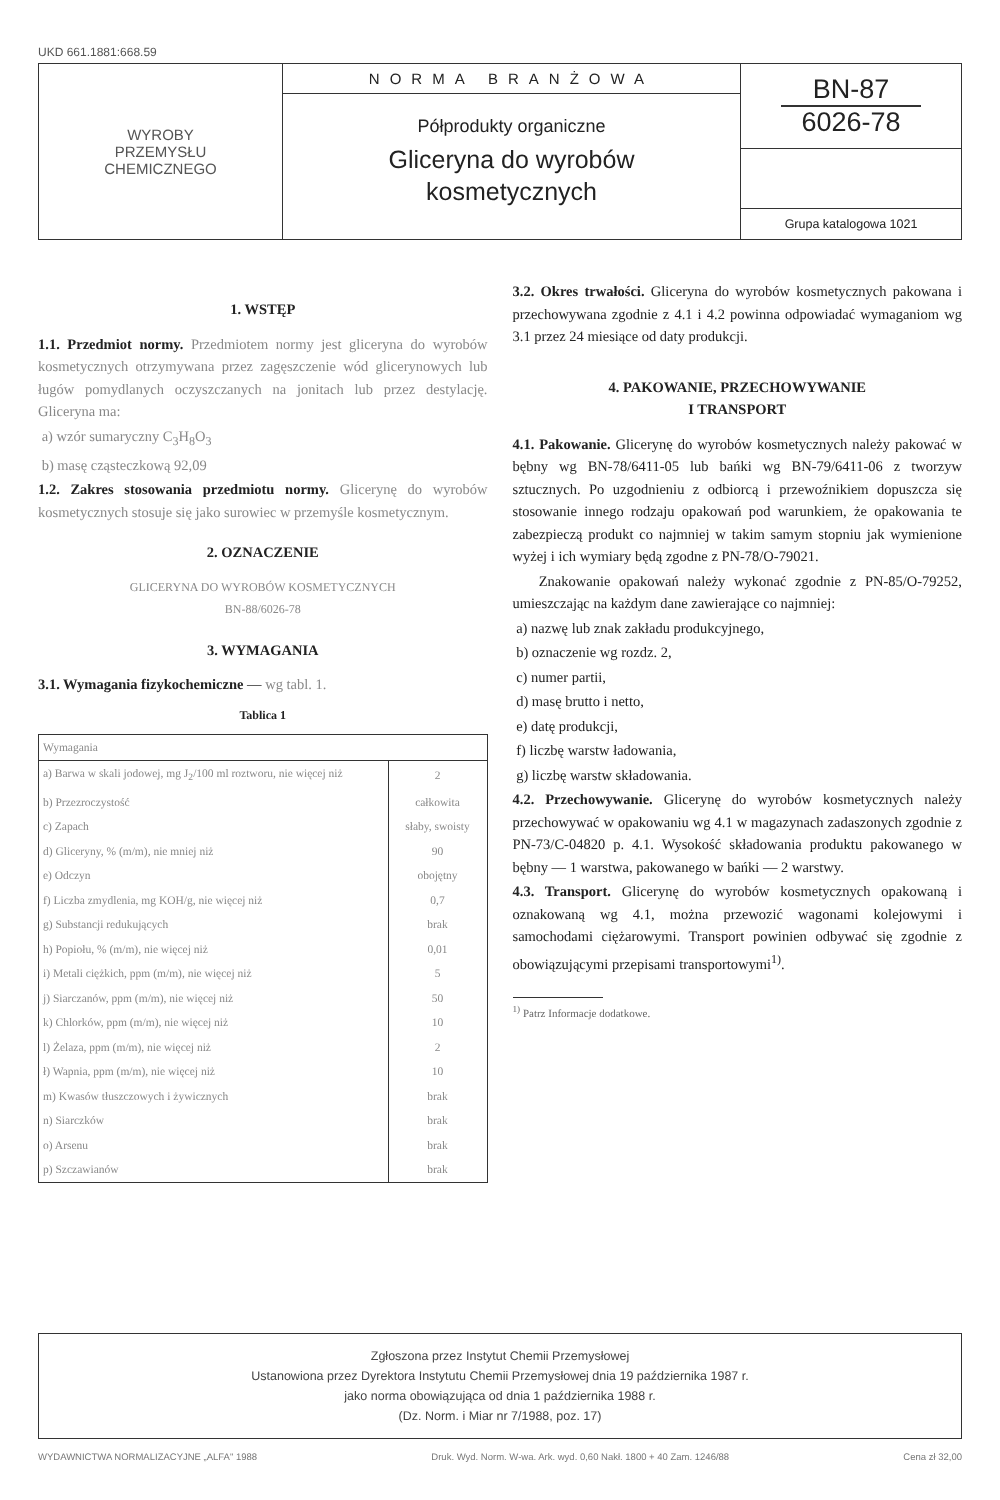UKD 661.1881:668.59
WYROBY
PRZEMYSŁU
CHEMICZNEGO
NORMA BRANŻOWA
Półprodukty organiczne
Gliceryna do wyrobów
kosmetycznych
BN-87
6026-78
Grupa katalogowa 1021
1. WSTĘP
1.1. Przedmiot normy. Przedmiotem normy jest gliceryna do wyrobów kosmetycznych otrzymywana przez zagęszczenie wód glicerynowych lub ługów pomydlanych oczyszczanych na jonitach lub przez destylację. Gliceryna ma:
a) wzór sumaryczny C<sub>3</sub>H<sub>8</sub>O<sub>3</sub>
b) masę cząsteczkową 92,09
1.2. Zakres stosowania przedmiotu normy. Glicerynę do wyrobów kosmetycznych stosuje się jako surowiec w przemyśle kosmetycznym.
2. OZNACZENIE
GLICERYNA DO WYROBÓW KOSMETYCZNYCH
BN-88/6026-78
3. WYMAGANIA
3.1. Wymagania fizykochemiczne — wg tabl. 1.
Tablica 1
| Wymagania | |
| --- | --- |
| a) Barwa w skali jodowej, mg J<sub>2</sub>/100 ml roztworu, nie więcej niż | 2 |
| b) Przezroczystość | całkowita |
| c) Zapach | słaby, swoisty |
| d) Gliceryny, % (m/m), nie mniej niż | 90 |
| e) Odczyn | obojętny |
| f) Liczba zmydlenia, mg KOH/g, nie więcej niż | 0,7 |
| g) Substancji redukujących | brak |
| h) Popiołu, % (m/m), nie więcej niż | 0,01 |
| i) Metali ciężkich, ppm (m/m), nie więcej niż | 5 |
| j) Siarczanów, ppm (m/m), nie więcej niż | 50 |
| k) Chlorków, ppm (m/m), nie więcej niż | 10 |
| l) Żelaza, ppm (m/m), nie więcej niż | 2 |
| ł) Wapnia, ppm (m/m), nie więcej niż | 10 |
| m) Kwasów tłuszczowych i żywicznych | brak |
| n) Siarczków | brak |
| o) Arsenu | brak |
| p) Szczawianów | brak |
3.2. Okres trwałości. Gliceryna do wyrobów kosmetycznych pakowana i przechowywana zgodnie z 4.1 i 4.2 powinna odpowiadać wymaganiom wg 3.1 przez 24 miesiące od daty produkcji.
4. PAKOWANIE, PRZECHOWYWANIE
I TRANSPORT
4.1. Pakowanie. Glicerynę do wyrobów kosmetycznych należy pakować w bębny wg BN-78/6411-05 lub bańki wg BN-79/6411-06 z tworzyw sztucznych. Po uzgodnieniu z odbiorcą i przewoźnikiem dopuszcza się stosowanie innego rodzaju opakowań pod warunkiem, że opakowania te zabezpieczą produkt co najmniej w takim samym stopniu jak wymienione wyżej i ich wymiary będą zgodne z PN-78/O-79021.
Znakowanie opakowań należy wykonać zgodnie z PN-85/O-79252, umieszczając na każdym dane zawierające co najmniej:
a) nazwę lub znak zakładu produkcyjnego,
b) oznaczenie wg rozdz. 2,
c) numer partii,
d) masę brutto i netto,
e) datę produkcji,
f) liczbę warstw ładowania,
g) liczbę warstw składowania.
4.2. Przechowywanie. Glicerynę do wyrobów kosmetycznych należy przechowywać w opakowaniu wg 4.1 w magazynach zadaszonych zgodnie z PN-73/C-04820 p. 4.1. Wysokość składowania produktu pakowanego w bębny — 1 warstwa, pakowanego w bańki — 2 warstwy.
4.3. Transport. Glicerynę do wyrobów kosmetycznych opakowaną i oznakowaną wg 4.1, można przewozić wagonami kolejowymi i samochodami ciężarowymi. Transport powinien odbywać się zgodnie z obowiązującymi przepisami transportowymi<sup>1)</sup>.
<sup>1)</sup> Patrz Informacje dodatkowe.
Zgłoszona przez Instytut Chemii Przemysłowej
Ustanowiona przez Dyrektora Instytutu Chemii Przemysłowej dnia 19 października 1987 r.
jako norma obowiązująca od dnia 1 października 1988 r.
(Dz. Norm. i Miar nr 7/1988, poz. 17)
WYDAWNICTWA NORMALIZACYJNE „ALFA" 1988 Druk. Wyd. Norm. W-wa. Ark. wyd. 0,60 Nakł. 1800 + 40 Zam. 1246/88 Cena zł 32,00